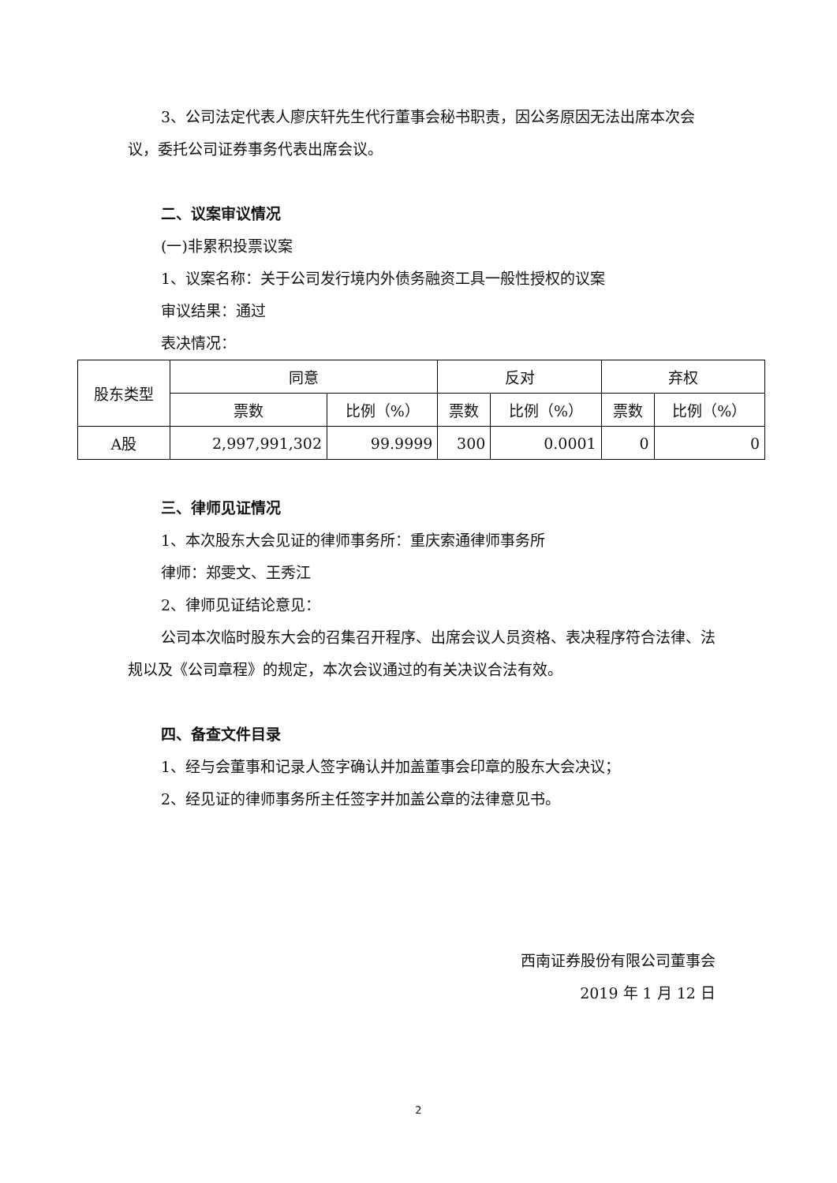3、公司法定代表人廖庆轩先生代行董事会秘书职责，因公务原因无法出席本次会议，委托公司证券事务代表出席会议。
二、议案审议情况
(一)非累积投票议案
1、议案名称：关于公司发行境内外债务融资工具一般性授权的议案
审议结果：通过
表决情况：
| 股东类型 | 同意 | | 反对 | | 弃权 | |
| --- | --- | --- | --- | --- | --- | --- |
| | 票数 | 比例（%） | 票数 | 比例（%） | 票数 | 比例（%） |
| A股 | 2,997,991,302 | 99.9999 | 300 | 0.0001 | 0 | 0 |
三、律师见证情况
1、本次股东大会见证的律师事务所：重庆索通律师事务所
律师：郑雯文、王秀江
2、律师见证结论意见：
公司本次临时股东大会的召集召开程序、出席会议人员资格、表决程序符合法律、法规以及《公司章程》的规定，本次会议通过的有关决议合法有效。
四、备查文件目录
1、经与会董事和记录人签字确认并加盖董事会印章的股东大会决议；
2、经见证的律师事务所主任签字并加盖公章的法律意见书。
西南证券股份有限公司董事会
2019 年 1 月 12 日
2